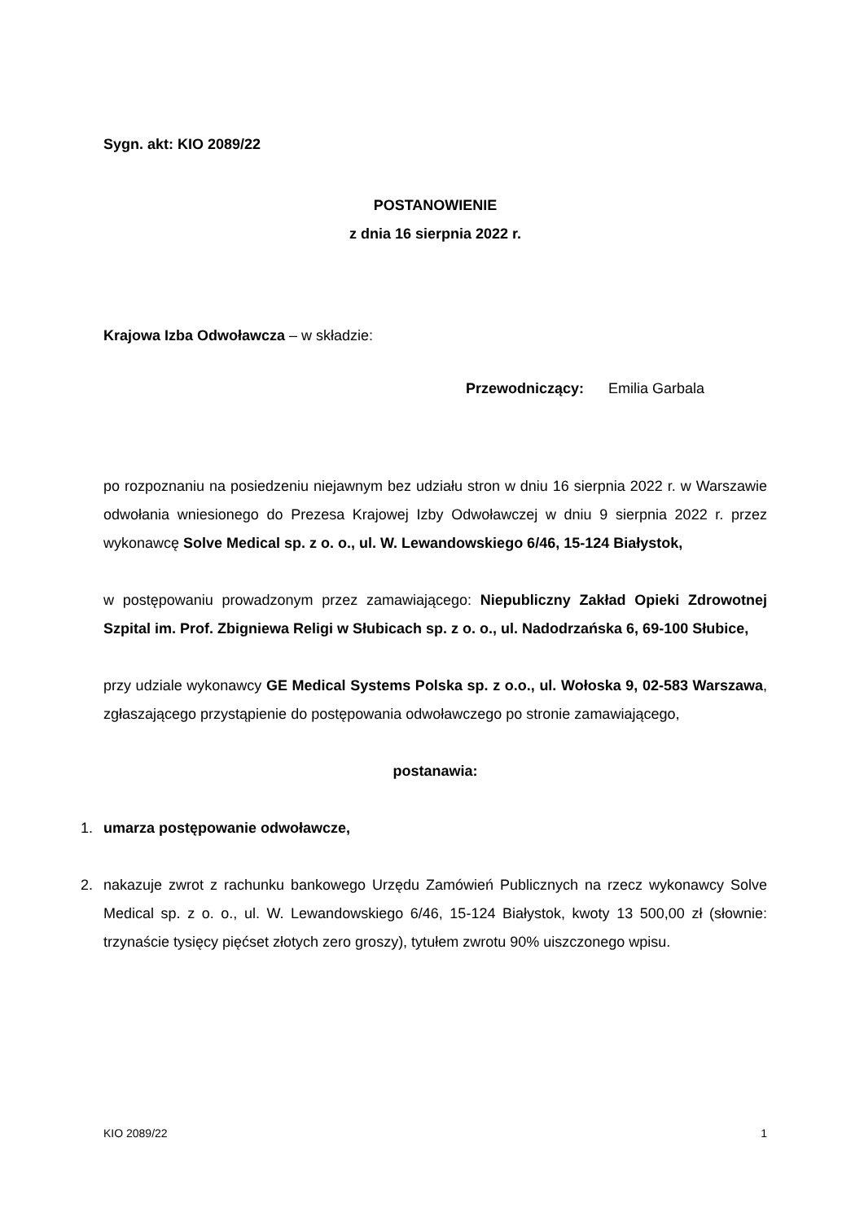Sygn. akt: KIO 2089/22
POSTANOWIENIE
z dnia 16 sierpnia 2022 r.
Krajowa Izba Odwoławcza – w składzie:
Przewodniczący: Emilia Garbala
po rozpoznaniu na posiedzeniu niejawnym bez udziału stron w dniu 16 sierpnia 2022 r. w Warszawie odwołania wniesionego do Prezesa Krajowej Izby Odwoławczej w dniu 9 sierpnia 2022 r. przez wykonawcę Solve Medical sp. z o. o., ul. W. Lewandowskiego 6/46, 15-124 Białystok,
w postępowaniu prowadzonym przez zamawiającego: Niepubliczny Zakład Opieki Zdrowotnej Szpital im. Prof. Zbigniewa Religi w Słubicach sp. z o. o., ul. Nadodrzańska 6, 69-100 Słubice,
przy udziale wykonawcy GE Medical Systems Polska sp. z o.o., ul. Wołoska 9, 02-583 Warszawa, zgłaszającego przystąpienie do postępowania odwoławczego po stronie zamawiającego,
postanawia:
1. umarza postępowanie odwoławcze,
2. nakazuje zwrot z rachunku bankowego Urzędu Zamówień Publicznych na rzecz wykonawcy Solve Medical sp. z o. o., ul. W. Lewandowskiego 6/46, 15-124 Białystok, kwoty 13 500,00 zł (słownie: trzynaście tysięcy pięćset złotych zero groszy), tytułem zwrotu 90% uiszczonego wpisu.
KIO 2089/22 1